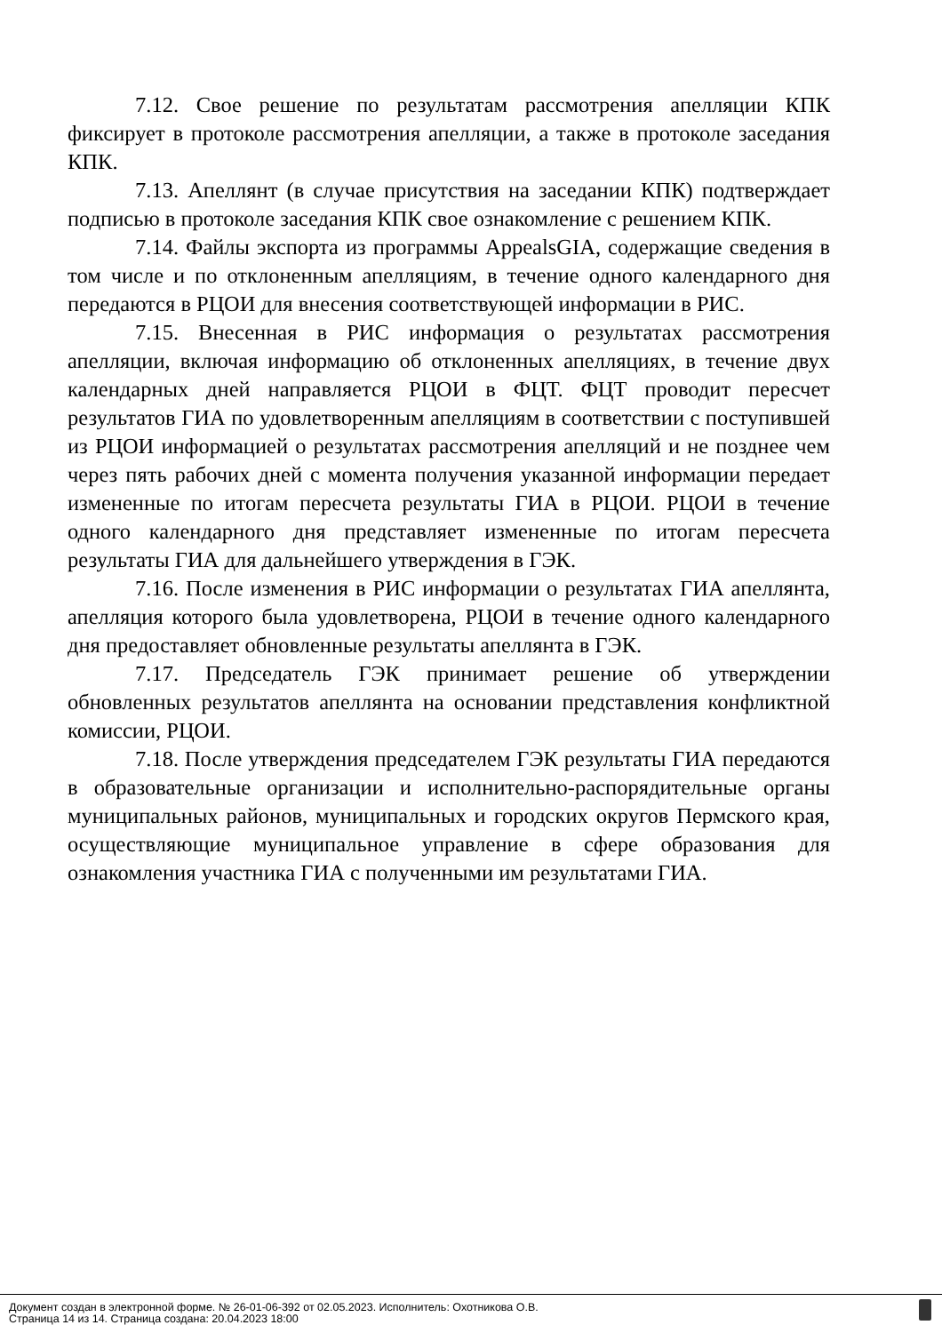7.12. Свое решение по результатам рассмотрения апелляции КПК фиксирует в протоколе рассмотрения апелляции, а также в протоколе заседания КПК.
7.13. Апеллянт (в случае присутствия на заседании КПК) подтверждает подписью в протоколе заседания КПК свое ознакомление с решением КПК.
7.14. Файлы экспорта из программы AppealsGIA, содержащие сведения в том числе и по отклоненным апелляциям, в течение одного календарного дня передаются в РЦОИ для внесения соответствующей информации в РИС.
7.15. Внесенная в РИС информация о результатах рассмотрения апелляции, включая информацию об отклоненных апелляциях, в течение двух календарных дней направляется РЦОИ в ФЦТ. ФЦТ проводит пересчет результатов ГИА по удовлетворенным апелляциям в соответствии с поступившей из РЦОИ информацией о результатах рассмотрения апелляций и не позднее чем через пять рабочих дней с момента получения указанной информации передает измененные по итогам пересчета результаты ГИА в РЦОИ. РЦОИ в течение одного календарного дня представляет измененные по итогам пересчета результаты ГИА для дальнейшего утверждения в ГЭК.
7.16. После изменения в РИС информации о результатах ГИА апеллянта, апелляция которого была удовлетворена, РЦОИ в течение одного календарного дня предоставляет обновленные результаты апеллянта в ГЭК.
7.17. Председатель ГЭК принимает решение об утверждении обновленных результатов апеллянта на основании представления конфликтной комиссии, РЦОИ.
7.18. После утверждения председателем ГЭК результаты ГИА передаются в образовательные организации и исполнительно-распорядительные органы муниципальных районов, муниципальных и городских округов Пермского края, осуществляющие муниципальное управление в сфере образования для ознакомления участника ГИА с полученными им результатами ГИА.
Документ создан в электронной форме. № 26-01-06-392 от 02.05.2023. Исполнитель: Охотникова О.В.
Страница 14 из 14. Страница создана: 20.04.2023 18:00